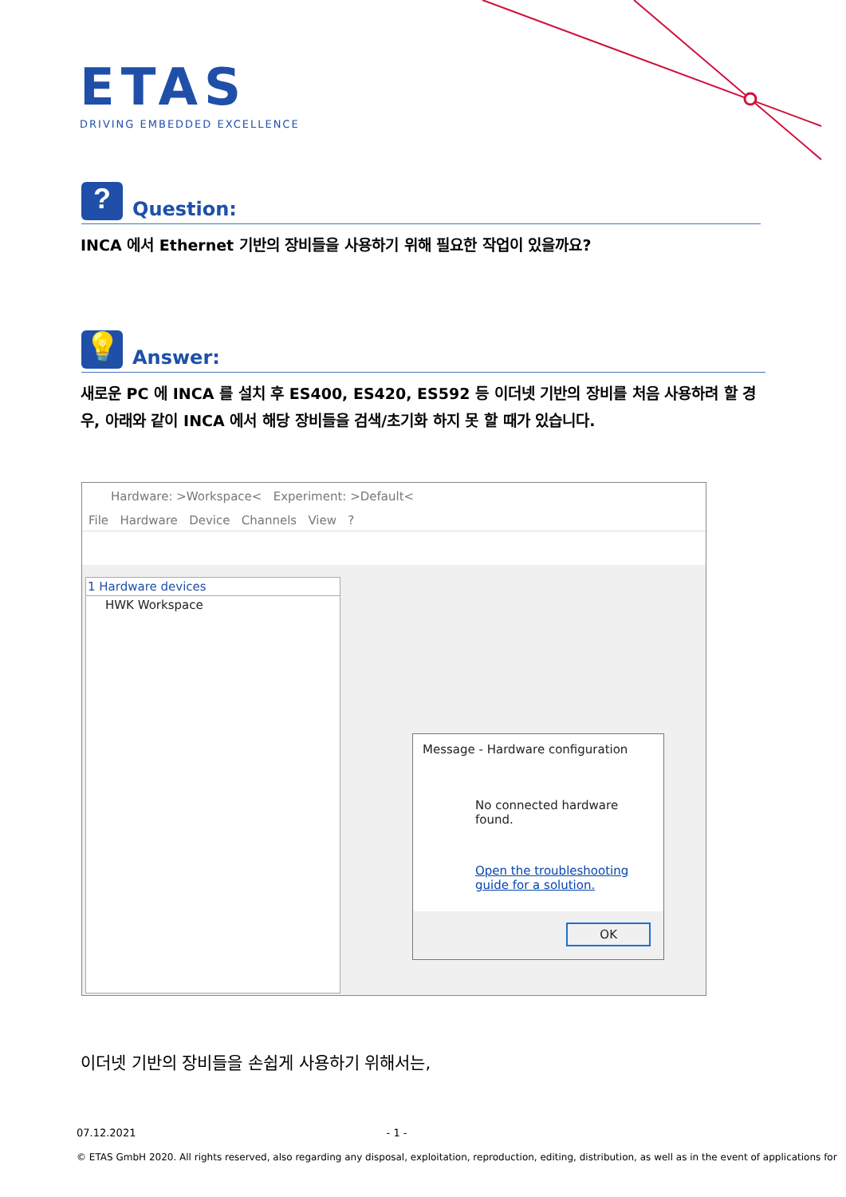ETAS
DRIVING EMBEDDED EXCELLENCE
? Question:
INCA 에서 Ethernet 기반의 장비들을 사용하기 위해 필요한 작업이 있을까요?
💡 Answer:
새로운 PC 에 INCA 를 설치 후 ES400, ES420, ES592 등 이더넷 기반의 장비를 처음 사용하려 할 경우, 아래와 같이 INCA 에서 해당 장비들을 검색/초기화 하지 못 할 때가 있습니다.
Hardware: >Workspace< Experiment: >Default<
File Hardware Device Channels View ?
1 Hardware devices
HWK Workspace
Message - Hardware configuration
No connected hardware found.
Open the troubleshooting guide for a solution.
OK
이더넷 기반의 장비들을 손쉽게 사용하기 위해서는,
07.12.2021 - 1 -
© ETAS GmbH 2020. All rights reserved, also regarding any disposal, exploitation, reproduction, editing, distribution, as well as in the event of applications for